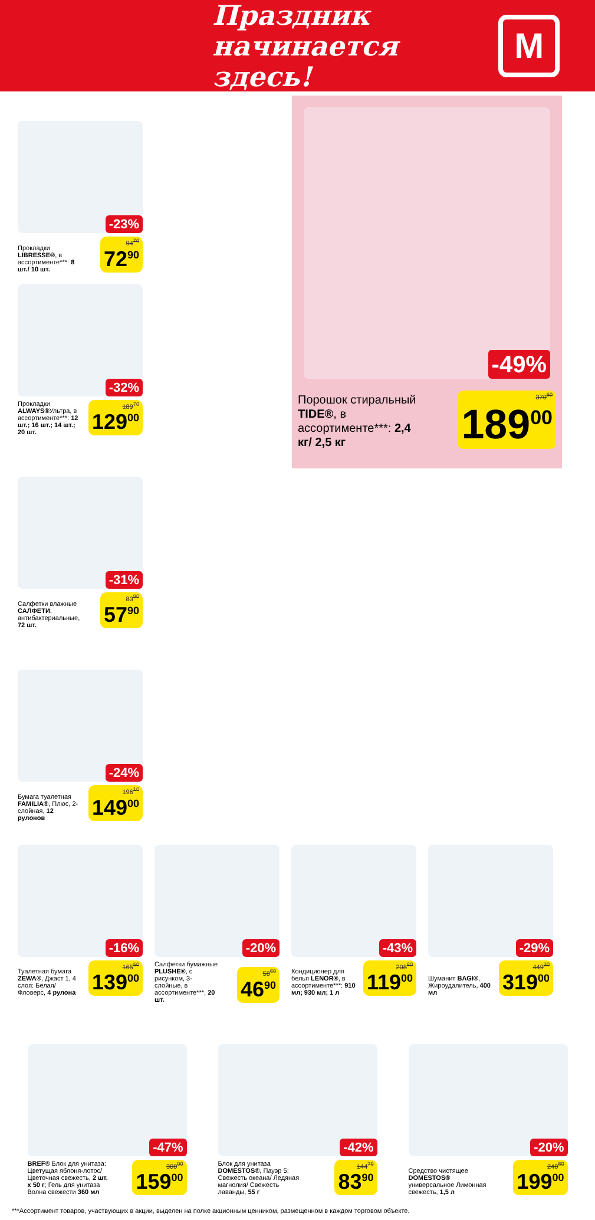Праздник
начинается здесь!
М
-49%
Порошок стиральный TIDE®, в ассортименте***: 2,4 кг/ 2,5 кг
370<sup>60</sup>
189<sup>00</sup>
-23%
Прокладки LIBRESSE®, в ассортименте***: 8 шт./ 10 шт.
94<sup>70</sup>
72<sup>90</sup>
-32%
Прокладки ALWAYS®Ультра, в ассортименте***: 12 шт.; 16 шт.; 14 шт.; 20 шт.
189<sup>70</sup>
129<sup>00</sup>
-31%
Салфетки влажные САЛФЕТИ, антибактериальные, 72 шт.
83<sup>90</sup>
57<sup>90</sup>
-24%
Бумага туалетная FAMILIA®, Плюс, 2-слойная, 12 рулонов
196<sup>10</sup>
149<sup>00</sup>
-16%
Туалетная бумага ZEWA®, Джаст 1, 4 слоя: Белая/ Фловерс, 4 рулона
165<sup>50</sup>
139<sup>00</sup>
-20%
Салфетки бумажные PLUSHE®, с рисунком, 3-слойные, в ассортименте***, 20 шт.
58<sup>60</sup>
46<sup>90</sup>
-43%
Кондиционер для белья LENOR®, в ассортименте***: 910 мл; 930 мл; 1 л
208<sup>80</sup>
119<sup>00</sup>
-29%
Шуманит BAGI®, Жироудалитель, 400 мл
449<sup>30</sup>
319<sup>00</sup>
-47%
BREF® Блок для унитаза: Цветущая яблоня-лотос/ Цветочная свежесть, 2 шт. x 50 г; Гель для унитаза Волна свежести 360 мл
300<sup>00</sup>
159<sup>00</sup>
-42%
Блок для унитаза DOMESTOS®, Пауэр 5: Свежесть океана/ Ледяная магнолия/ Свежесть лаванды, 55 г
144<sup>70</sup>
83<sup>90</sup>
-20%
Средство чистящее DOMESTOS® универсальное Лимонная свежесть, 1,5 л
248<sup>80</sup>
199<sup>00</sup>
***Ассортимент товаров, участвующих в акции, выделен на полке акционным ценником, размещенном в каждом торговом объекте.